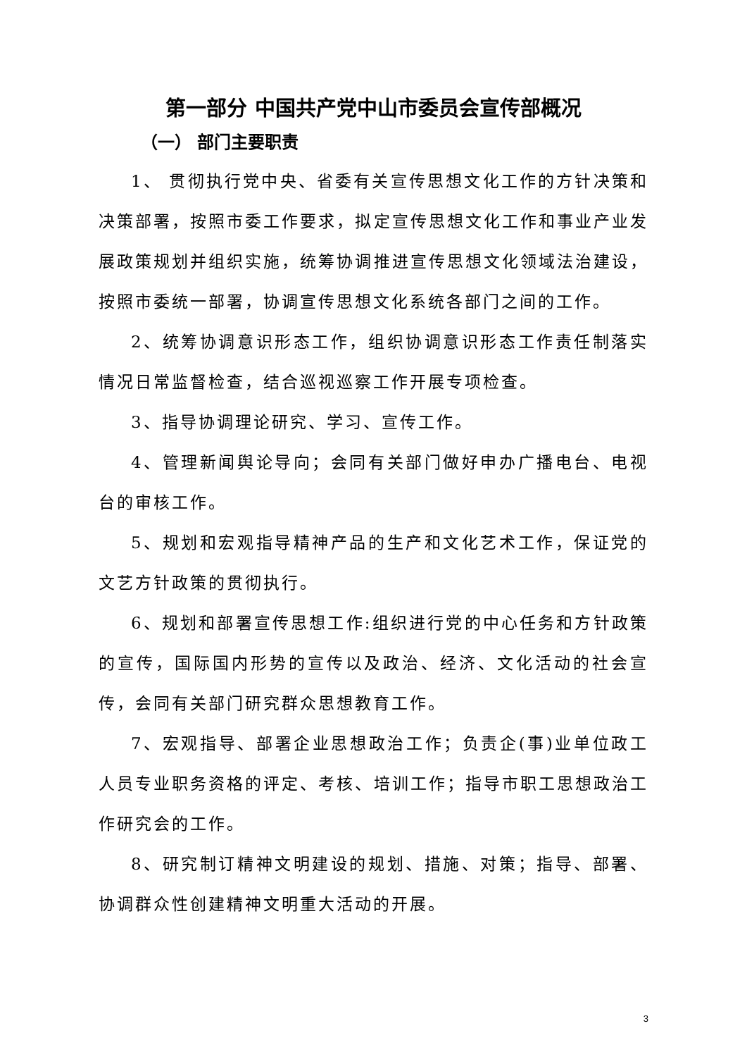第一部分 中国共产党中山市委员会宣传部概况
（一） 部门主要职责
1、 贯彻执行党中央、省委有关宣传思想文化工作的方针决策和决策部署，按照市委工作要求，拟定宣传思想文化工作和事业产业发展政策规划并组织实施，统筹协调推进宣传思想文化领域法治建设，按照市委统一部署，协调宣传思想文化系统各部门之间的工作。
2、统筹协调意识形态工作，组织协调意识形态工作责任制落实情况日常监督检查，结合巡视巡察工作开展专项检查。
3、指导协调理论研究、学习、宣传工作。
4、管理新闻舆论导向；会同有关部门做好申办广播电台、电视台的审核工作。
5、规划和宏观指导精神产品的生产和文化艺术工作，保证党的文艺方针政策的贯彻执行。
6、规划和部署宣传思想工作:组织进行党的中心任务和方针政策的宣传，国际国内形势的宣传以及政治、经济、文化活动的社会宣传，会同有关部门研究群众思想教育工作。
7、宏观指导、部署企业思想政治工作；负责企(事)业单位政工人员专业职务资格的评定、考核、培训工作；指导市职工思想政治工作研究会的工作。
8、研究制订精神文明建设的规划、措施、对策；指导、部署、协调群众性创建精神文明重大活动的开展。
3